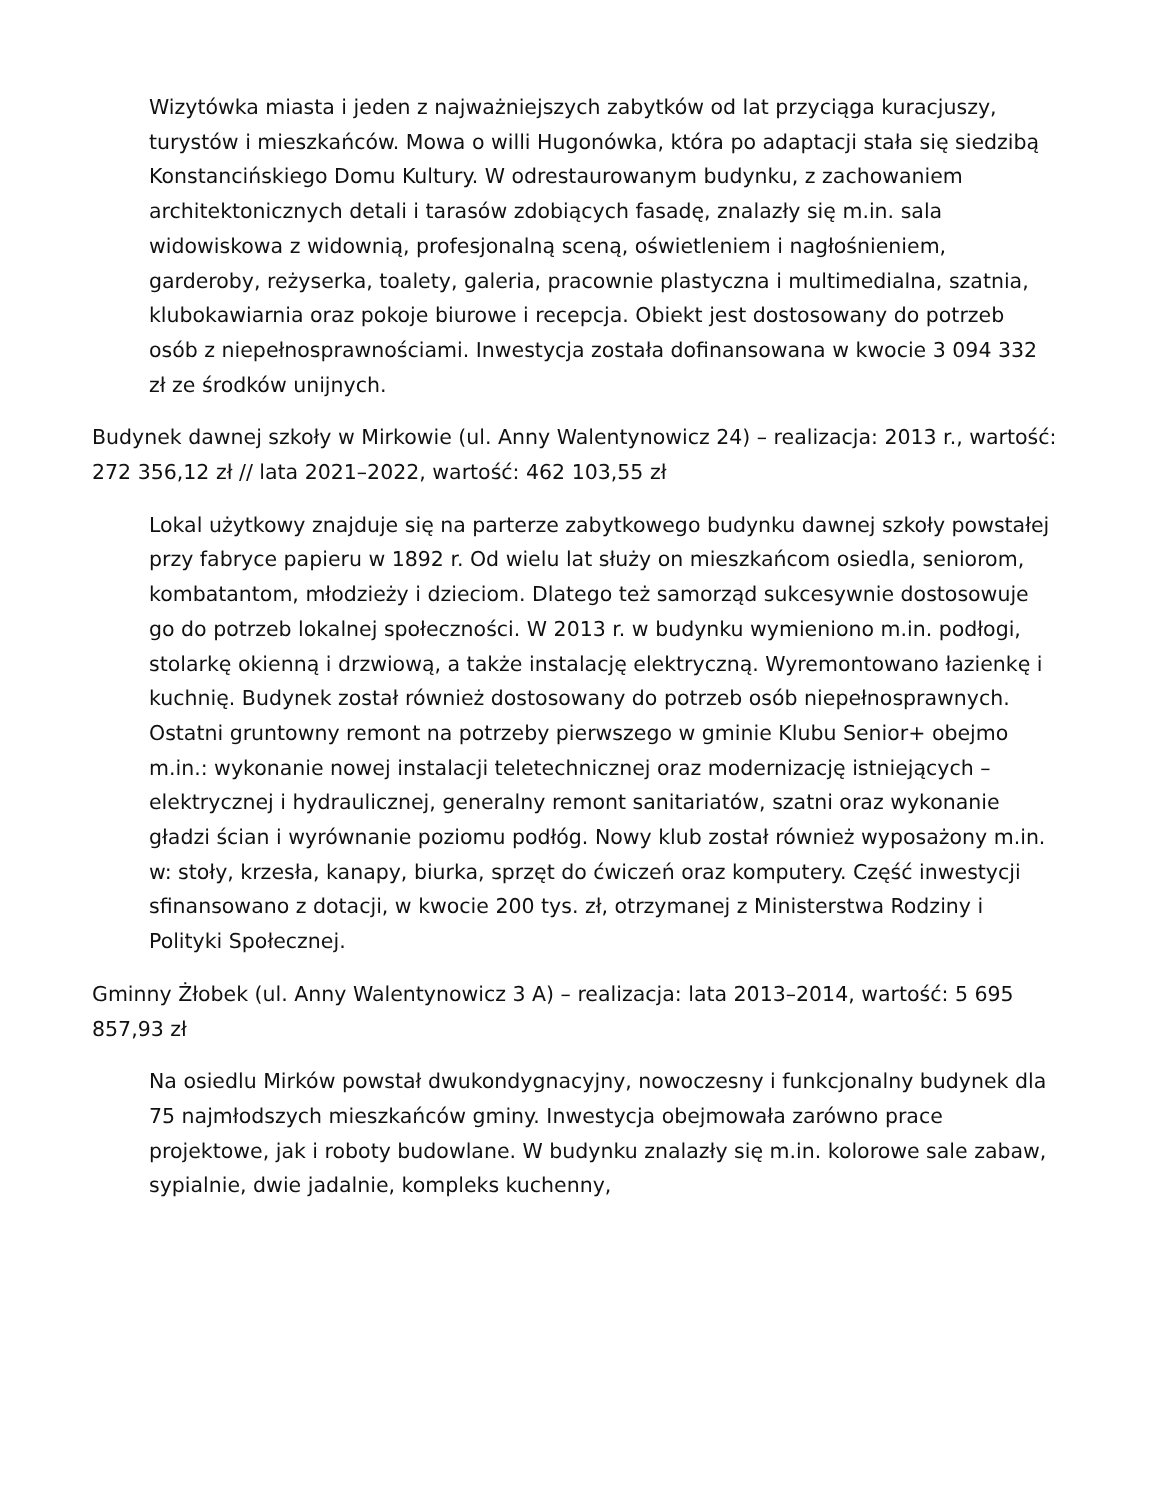Wizytówka miasta i jeden z najważniejszych zabytków od lat przyciąga kuracjuszy, turystów i mieszkańców. Mowa o willi Hugonówka, która po adaptacji stała się siedzibą Konstancińskiego Domu Kultury. W odrestaurowanym budynku, z zachowaniem architektonicznych detali i tarasów zdobiących fasadę, znalazły się m.in. sala widowiskowa z widownią, profesjonalną sceną, oświetleniem i nagłośnieniem, garderoby, reżyserka, toalety, galeria, pracownie plastyczna i multimedialna, szatnia, klubokawiarnia oraz pokoje biurowe i recepcja. Obiekt jest dostosowany do potrzeb osób z niepełnosprawnościami. Inwestycja została dofinansowana w kwocie 3 094 332 zł ze środków unijnych.
Budynek dawnej szkoły w Mirkowie (ul. Anny Walentynowicz 24) – realizacja: 2013 r., wartość: 272 356,12 zł // lata 2021–2022, wartość: 462 103,55 zł
Lokal użytkowy znajduje się na parterze zabytkowego budynku dawnej szkoły powstałej przy fabryce papieru w 1892 r. Od wielu lat służy on mieszkańcom osiedla, seniorom, kombatantom, młodzieży i dzieciom. Dlatego też samorząd sukcesywnie dostosowuje go do potrzeb lokalnej społeczności. W 2013 r. w budynku wymieniono m.in. podłogi, stolarkę okienną i drzwiową, a także instalację elektryczną. Wyremontowano łazienkę i kuchnię. Budynek został również dostosowany do potrzeb osób niepełnosprawnych. Ostatni gruntowny remont na potrzeby pierwszego w gminie Klubu Senior+ obejmo m.in.: wykonanie nowej instalacji teletechnicznej oraz modernizację istniejących – elektrycznej i hydraulicznej, generalny remont sanitariatów, szatni oraz wykonanie gładzi ścian i wyrównanie poziomu podłóg. Nowy klub został również wyposażony m.in. w: stoły, krzesła, kanapy, biurka, sprzęt do ćwiczeń oraz komputery. Część inwestycji sfinansowano z dotacji, w kwocie 200 tys. zł, otrzymanej z Ministerstwa Rodziny i Polityki Społecznej.
Gminny Żłobek (ul. Anny Walentynowicz 3 A) – realizacja: lata 2013–2014, wartość: 5 695 857,93 zł
Na osiedlu Mirków powstał dwukondygnacyjny, nowoczesny i funkcjonalny budynek dla 75 najmłodszych mieszkańców gminy. Inwestycja obejmowała zarówno prace projektowe, jak i roboty budowlane. W budynku znalazły się m.in. kolorowe sale zabaw, sypialnie, dwie jadalnie, kompleks kuchenny,